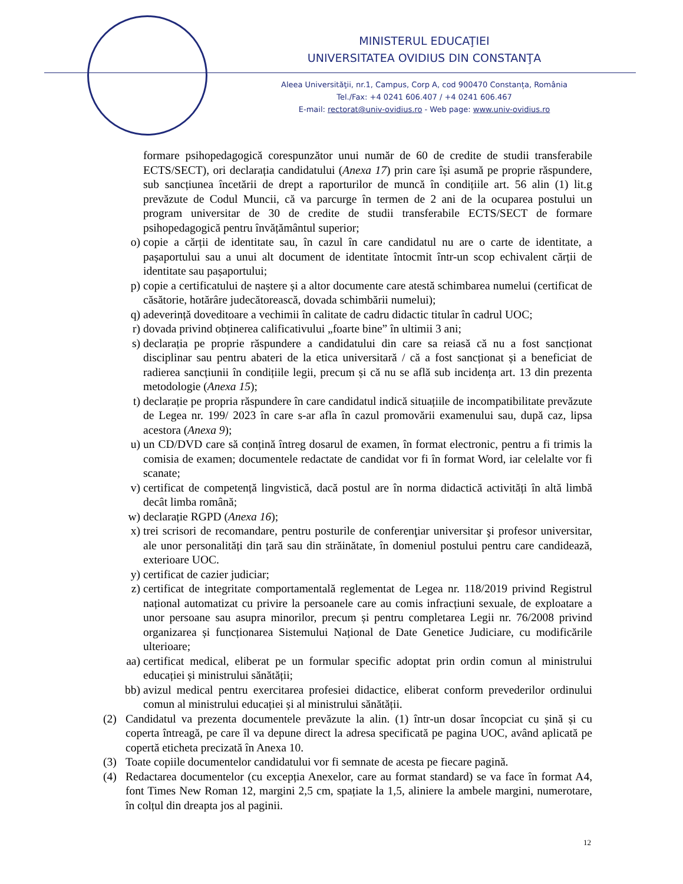MINISTERUL EDUCAŢIEI
UNIVERSITATEA OVIDIUS DIN CONSTANŢA
Aleea Universităţii, nr.1, Campus, Corp A, cod 900470 Constanța, România
Tel./Fax: +4 0241 606.407 / +4 0241 606.467
E-mail: rectorat@univ-ovidius.ro - Web page: www.univ-ovidius.ro
formare psihopedagogică corespunzător unui număr de 60 de credite de studii transferabile ECTS/SECT), ori declarația candidatului (Anexa 17) prin care își asumă pe proprie răspundere, sub sancțiunea încetării de drept a raporturilor de muncă în condițiile art. 56 alin (1) lit.g prevăzute de Codul Muncii, că va parcurge în termen de 2 ani de la ocuparea postului un program universitar de 30 de credite de studii transferabile ECTS/SECT de formare psihopedagogică pentru învățământul superior;
o) copie a cărții de identitate sau, în cazul în care candidatul nu are o carte de identitate, a pașaportului sau a unui alt document de identitate întocmit într-un scop echivalent cărții de identitate sau pașaportului;
p) copie a certificatului de naștere și a altor documente care atestă schimbarea numelui (certificat de căsătorie, hotărâre judecătorească, dovada schimbării numelui);
q) adeverință doveditoare a vechimii în calitate de cadru didactic titular în cadrul UOC;
r) dovada privind obținerea calificativului „foarte bine” în ultimii 3 ani;
s) declarația pe proprie răspundere a candidatului din care sa reiasă că nu a fost sancționat disciplinar sau pentru abateri de la etica universitară / că a fost sancționat și a beneficiat de radierea sancțiunii în condițiile legii, precum și că nu se află sub incidența art. 13 din prezenta metodologie (Anexa 15);
t) declarație pe propria răspundere în care candidatul indică situațiile de incompatibilitate prevăzute de Legea nr. 199/ 2023 în care s-ar afla în cazul promovării examenului sau, după caz, lipsa acestora (Anexa 9);
u) un CD/DVD care să conțină întreg dosarul de examen, în format electronic, pentru a fi trimis la comisia de examen; documentele redactate de candidat vor fi în format Word, iar celelalte vor fi scanate;
v) certificat de competență lingvistică, dacă postul are în norma didactică activități în altă limbă decât limba română;
w) declarație RGPD (Anexa 16);
x) trei scrisori de recomandare, pentru posturile de conferenţiar universitar şi profesor universitar, ale unor personalități din țară sau din străinătate, în domeniul postului pentru care candidează, exterioare UOC.
y) certificat de cazier judiciar;
z) certificat de integritate comportamentală reglementat de Legea nr. 118/2019 privind Registrul național automatizat cu privire la persoanele care au comis infracțiuni sexuale, de exploatare a unor persoane sau asupra minorilor, precum și pentru completarea Legii nr. 76/2008 privind organizarea și funcționarea Sistemului Național de Date Genetice Judiciare, cu modificările ulterioare;
aa) certificat medical, eliberat pe un formular specific adoptat prin ordin comun al ministrului educației și ministrului sănătății;
bb) avizul medical pentru exercitarea profesiei didactice, eliberat conform prevederilor ordinului comun al ministrului educației și al ministrului sănătății.
(2) Candidatul va prezenta documentele prevăzute la alin. (1) într-un dosar încopciat cu șină și cu coperta întreagă, pe care îl va depune direct la adresa specificată pe pagina UOC, având aplicată pe copertă eticheta precizată în Anexa 10.
(3) Toate copiile documentelor candidatului vor fi semnate de acesta pe fiecare pagină.
(4) Redactarea documentelor (cu excepția Anexelor, care au format standard) se va face în format A4, font Times New Roman 12, margini 2,5 cm, spațiate la 1,5, aliniere la ambele margini, numerotare, în colțul din dreapta jos al paginii.
12